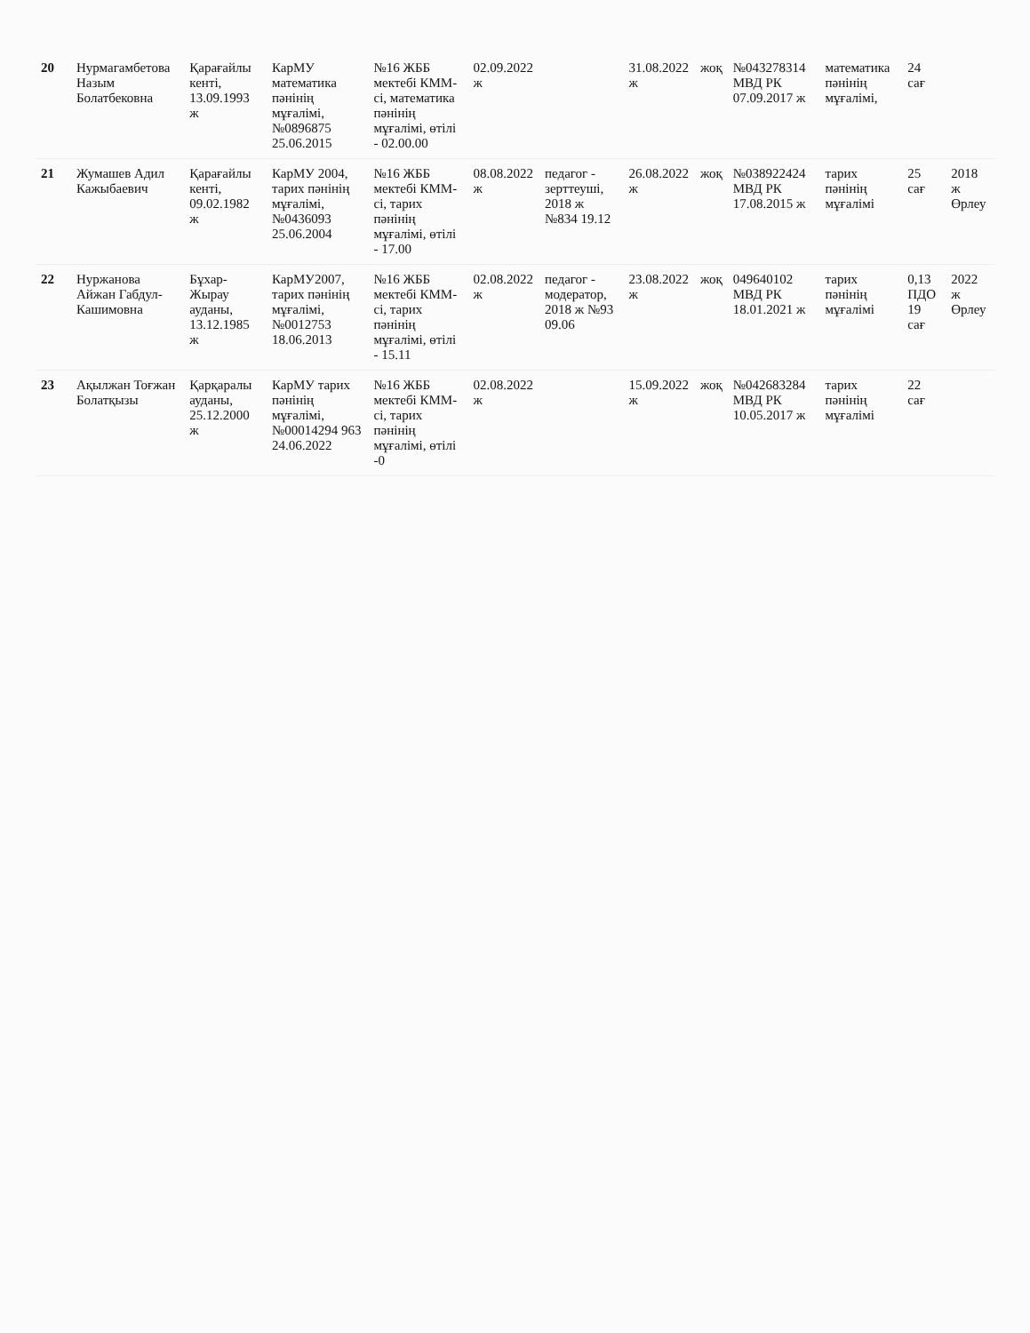| 20 | Нурмагамбетова Назым Болатбековна | Қарағайлы кенті, 13.09.1993 ж | КарМУ математика пәнінің мұғалімі, №0896875 25.06.2015 | №16 ЖББ мектебі КММ-сі, математика пәнінің мұғалімі, өтілі - 02.00.00 | 02.09.2022 ж | | 31.08.2022 ж | жоқ | №043278314 МВД РК 07.09.2017 ж | математика пәнінің мұғалімі, | 24 сағ | |
| 21 | Жумашев Адил Кажыбаевич | Қарағайлы кенті, 09.02.1982 ж | КарМУ 2004, тарих пәнінің мұғалімі, №0436093 25.06.2004 | №16 ЖББ мектебі КММ-сі, тарих пәнінің мұғалімі, өтілі - 17.00 | 08.08.2022 ж | педагог - зерттеуші, 2018 ж №834 19.12 | 26.08.2022 ж | жоқ | №038922424 МВД РК 17.08.2015 ж | тарих пәнінің мұғалімі | 25 сағ | 2018 ж Өрлеу |
| 22 | Нуржанова Айжан Габдул-Кашимовна | Бұхар-Жырау ауданы, 13.12.1985 ж | КарМУ2007, тарих пәнінің мұғалімі, №0012753 18.06.2013 | №16 ЖББ мектебі КММ-сі, тарих пәнінің мұғалімі, өтілі - 15.11 | 02.08.2022 ж | педагог - модератор, 2018 ж №93 09.06 | 23.08.2022 ж | жоқ | 049640102 МВД РК 18.01.2021 ж | тарих пәнінің мұғалімі | 0,13 ПДО 19 сағ | 2022 ж Өрлеу |
| 23 | Ақылжан Тоғжан Болатқызы | Қарқаралы ауданы, 25.12.2000 ж | КарМУ тарих пәнінің мұғалімі, №00014294 963 24.06.2022 | №16 ЖББ мектебі КММ-сі, тарих пәнінің мұғалімі, өтілі -0 | 02.08.2022 ж | | 15.09.2022 ж | жоқ | №042683284 МВД РК 10.05.2017 ж | тарих пәнінің мұғалімі | 22 сағ | |